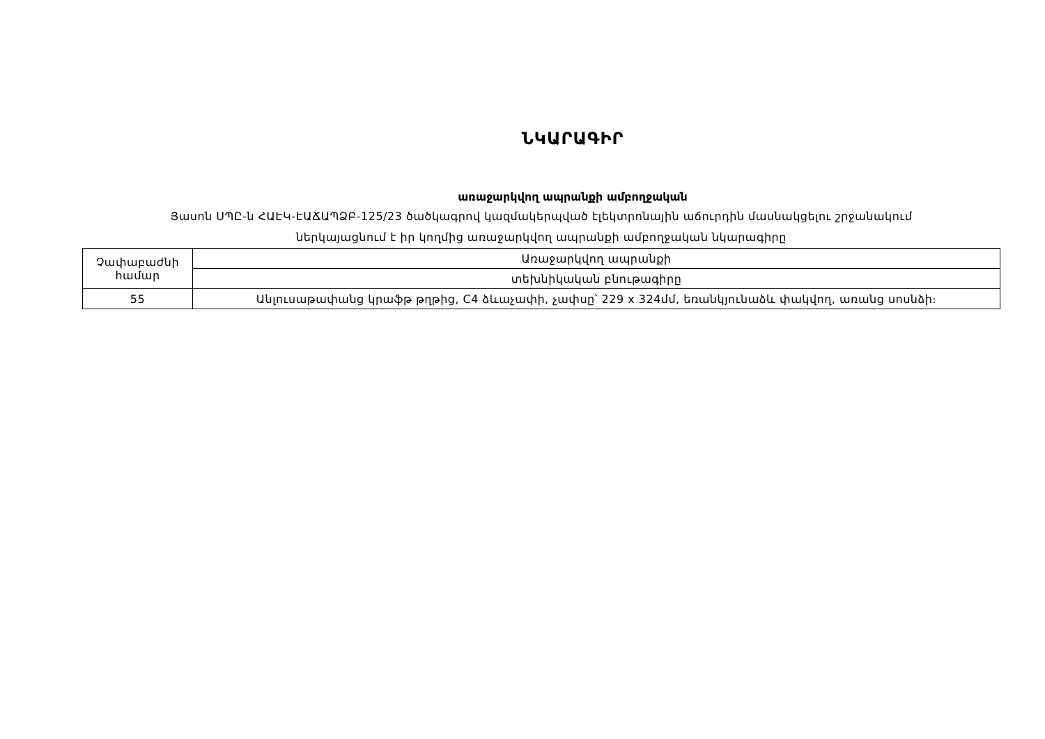ՆԿԱՐԱԳԻՐ
առաջարկվող ապրանքի ամբողջական
Յասոն ՍՊԸ-ն ՀԱԷԿ-ԷԱՃԱՊՁԲ-125/23 ծածկագրով կազմակերպված էլեկտրոնային աճուրդին մասնակցելու շրջանակում
ներկայացնում է իր կողմից առաջարկվող ապրանքի ամբողջական նկարագիրը
| Չափաբաժնի համար | Առաջարկվող ապրանքի |
| | տեխնիկական բնութագիրը |
| 55 | Անլուսաթափանց կրաֆթ թղթից, C4 ձևաչափի, չափսը՝ 229 x 324մմ, եռանկյունաձև փակվող, առանց սոսնձի։ |